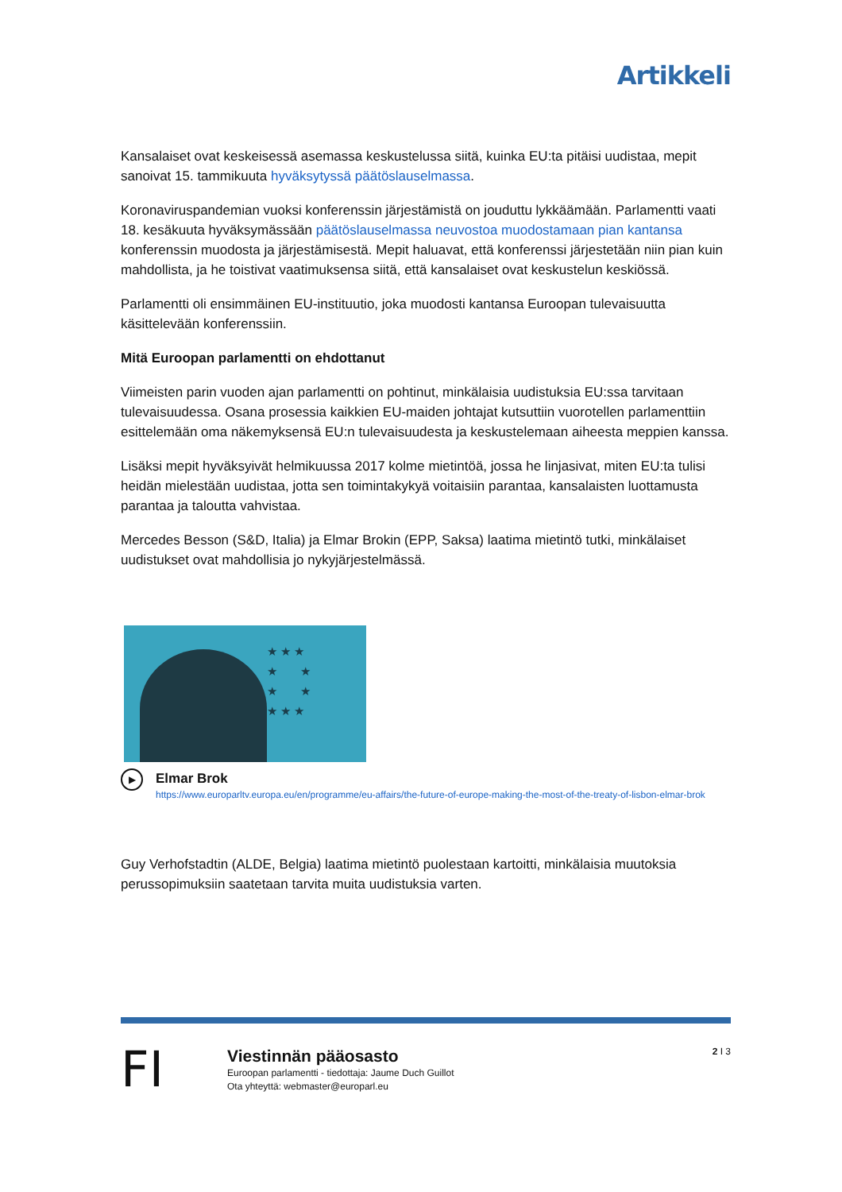Artikkeli
Kansalaiset ovat keskeisessä asemassa keskustelussa siitä, kuinka EU:ta pitäisi uudistaa, mepit sanoivat 15. tammikuuta hyväksytyssä päätöslauselmassa.
Koronaviruspandemian vuoksi konferenssin järjestämistä on jouduttu lykkäämään. Parlamentti vaati 18. kesäkuuta hyväksymässään päätöslauselmassa neuvostoa muodostamaan pian kantansa konferenssin muodosta ja järjestämisestä. Mepit haluavat, että konferenssi järjestetään niin pian kuin mahdollista, ja he toistivat vaatimuksensa siitä, että kansalaiset ovat keskustelun keskiössä.
Parlamentti oli ensimmäinen EU-instituutio, joka muodosti kantansa Euroopan tulevaisuutta käsittelevään konferenssiin.
Mitä Euroopan parlamentti on ehdottanut
Viimeisten parin vuoden ajan parlamentti on pohtinut, minkälaisia uudistuksia EU:ssa tarvitaan tulevaisuudessa. Osana prosessia kaikkien EU-maiden johtajat kutsuttiin vuorotellen parlamenttiin esittelemään oma näkemyksensä EU:n tulevaisuudesta ja keskustelemaan aiheesta meppien kanssa.
Lisäksi mepit hyväksyivät helmikuussa 2017 kolme mietintöä, jossa he linjasivat, miten EU:ta tulisi heidän mielestään uudistaa, jotta sen toimintakykyä voitaisiin parantaa, kansalaisten luottamusta parantaa ja taloutta vahvistaa.
Mercedes Besson (S&D, Italia) ja Elmar Brokin (EPP, Saksa) laatima mietintö tutki, minkälaiset uudistukset ovat mahdollisia jo nykyjärjestelmässä.
★ ★ ★
★ ★
★ ★
★ ★ ★
▶
Elmar Brok
https://www.europarltv.europa.eu/en/programme/eu-affairs/the-future-of-europe-making-the-most-of-the-treaty-of-lisbon-elmar-brok
Guy Verhofstadtin (ALDE, Belgia) laatima mietintö puolestaan kartoitti, minkälaisia muutoksia perussopimuksiin saatetaan tarvita muita uudistuksia varten.
FI
Viestinnän pääosasto
Euroopan parlamentti - tiedottaja: Jaume Duch Guillot
Ota yhteyttä: webmaster@europarl.eu
2 I 3